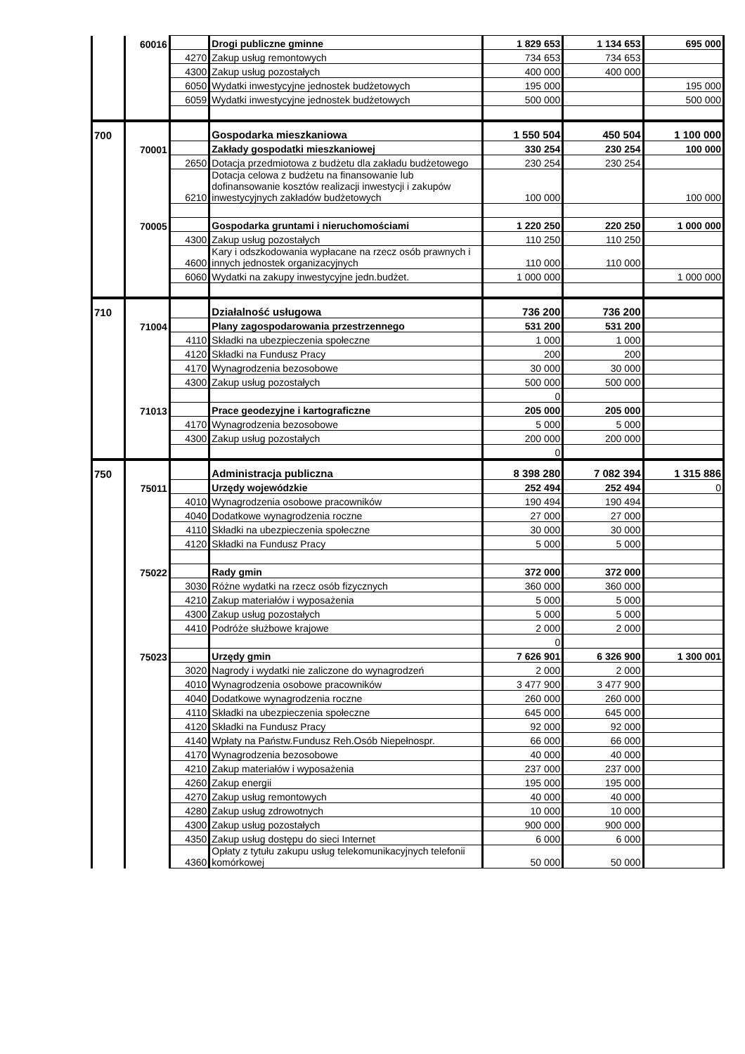| | 60016 | | Drogi publiczne gminne | 1 829 653 | 1 134 653 | 695 000 |
| | | 4270 | Zakup usług remontowych | 734 653 | 734 653 | |
| | | 4300 | Zakup usług pozostałych | 400 000 | 400 000 | |
| | | 6050 | Wydatki inwestycyjne jednostek budżetowych | 195 000 | | 195 000 |
| | | 6059 | Wydatki inwestycyjne jednostek budżetowych | 500 000 | | 500 000 |
| 700 | | | Gospodarka mieszkaniowa | 1 550 504 | 450 504 | 1 100 000 |
| | 70001 | | Zakłady gospodatki mieszkaniowej | 330 254 | 230 254 | 100 000 |
| | | 2650 | Dotacja przedmiotowa z budżetu dla zakładu budżetowego | 230 254 | 230 254 | |
| | | 6210 | Dotacja celowa z budżetu na finansowanie lub dofinansowanie kosztów realizacji inwestycji i zakupów inwestycyjnych zakładów budżetowych | 100 000 | | 100 000 |
| | 70005 | | Gospodarka gruntami i nieruchomościami | 1 220 250 | 220 250 | 1 000 000 |
| | | 4300 | Zakup usług pozostałych | 110 250 | 110 250 | |
| | | 4600 | Kary i odszkodowania wypłacane na rzecz osób prawnych i innych jednostek organizacyjnych | 110 000 | 110 000 | |
| | | 6060 | Wydatki na zakupy inwestycyjne jedn.budżet. | 1 000 000 | | 1 000 000 |
| 710 | | | Działalność usługowa | 736 200 | 736 200 | |
| | 71004 | | Plany zagospodarowania przestrzennego | 531 200 | 531 200 | |
| | | 4110 | Składki na ubezpieczenia społeczne | 1 000 | 1 000 | |
| | | 4120 | Składki na Fundusz Pracy | 200 | 200 | |
| | | 4170 | Wynagrodzenia bezosobowe | 30 000 | 30 000 | |
| | | 4300 | Zakup usług pozostałych | 500 000 | 500 000 | |
| | | | | 0 | | |
| | 71013 | | Prace geodezyjne i kartograficzne | 205 000 | 205 000 | |
| | | 4170 | Wynagrodzenia bezosobowe | 5 000 | 5 000 | |
| | | 4300 | Zakup usług pozostałych | 200 000 | 200 000 | |
| | | | | 0 | | |
| 750 | | | Administracja publiczna | 8 398 280 | 7 082 394 | 1 315 886 |
| | 75011 | | Urzędy wojewódzkie | 252 494 | 252 494 | 0 |
| | | 4010 | Wynagrodzenia osobowe pracowników | 190 494 | 190 494 | |
| | | 4040 | Dodatkowe wynagrodzenia roczne | 27 000 | 27 000 | |
| | | 4110 | Składki na ubezpieczenia społeczne | 30 000 | 30 000 | |
| | | 4120 | Składki na Fundusz Pracy | 5 000 | 5 000 | |
| | 75022 | | Rady gmin | 372 000 | 372 000 | |
| | | 3030 | Różne wydatki na rzecz osób fizycznych | 360 000 | 360 000 | |
| | | 4210 | Zakup materiałów i wyposażenia | 5 000 | 5 000 | |
| | | 4300 | Zakup usług pozostałych | 5 000 | 5 000 | |
| | | 4410 | Podróże służbowe krajowe | 2 000 | 2 000 | |
| | | | | 0 | | |
| | 75023 | | Urzędy gmin | 7 626 901 | 6 326 900 | 1 300 001 |
| | | 3020 | Nagrody i wydatki nie zaliczone do wynagrodzeń | 2 000 | 2 000 | |
| | | 4010 | Wynagrodzenia osobowe pracowników | 3 477 900 | 3 477 900 | |
| | | 4040 | Dodatkowe wynagrodzenia roczne | 260 000 | 260 000 | |
| | | 4110 | Składki na ubezpieczenia społeczne | 645 000 | 645 000 | |
| | | 4120 | Składki na Fundusz Pracy | 92 000 | 92 000 | |
| | | 4140 | Wpłaty na Państw.Fundusz Reh.Osób Niepełnospr. | 66 000 | 66 000 | |
| | | 4170 | Wynagrodzenia bezosobowe | 40 000 | 40 000 | |
| | | 4210 | Zakup materiałów i wyposażenia | 237 000 | 237 000 | |
| | | 4260 | Zakup energii | 195 000 | 195 000 | |
| | | 4270 | Zakup usług remontowych | 40 000 | 40 000 | |
| | | 4280 | Zakup usług zdrowotnych | 10 000 | 10 000 | |
| | | 4300 | Zakup usług pozostałych | 900 000 | 900 000 | |
| | | 4350 | Zakup usług dostępu do sieci Internet | 6 000 | 6 000 | |
| | | 4360 | Opłaty z tytułu zakupu usług telekomunikacyjnych telefonii komórkowej | 50 000 | 50 000 | |